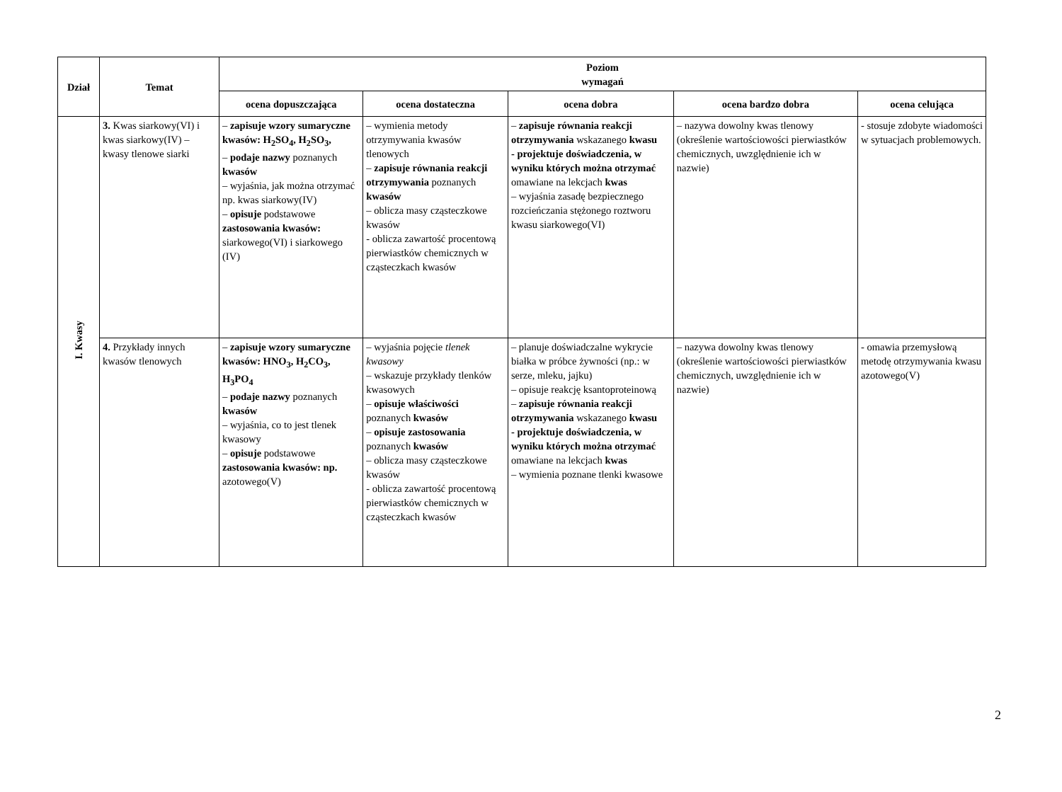| Dział | Temat | Poziom wymagań | | | | |
| --- | --- | --- | --- | --- | --- | --- |
| | | ocena dopuszczająca | ocena dostateczna | ocena dobra | ocena bardzo dobra | ocena celująca |
| I. Kwasy | 3. Kwas siarkowy(VI) i kwas siarkowy(IV) – kwasy tlenowe siarki | – zapisuje wzory sumaryczne kwasów: H<sub>2</sub>SO<sub>4</sub>, H<sub>2</sub>SO<sub>3</sub>, – podaje nazwy poznanych kwasów – wyjaśnia, jak można otrzymać np. kwas siarkowy(IV) – opisuje podstawowe zastosowania kwasów: siarkowego(VI) i siarkowego (IV) | – wymienia metody otrzymywania kwasów tlenowych – zapisuje równania reakcji otrzymywania poznanych kwasów – oblicza masy cząsteczkowe kwasów - oblicza zawartość procentową pierwiastków chemicznych w cząsteczkach kwasów | – zapisuje równania reakcji otrzymywania wskazanego kwasu - projektuje doświadczenia, w wyniku których można otrzymać omawiane na lekcjach kwas – wyjaśnia zasadę bezpiecznego rozcieńczania stężonego roztworu kwasu siarkowego(VI) | – nazywa dowolny kwas tlenowy (określenie wartościowości pierwiastków chemicznych, uwzględnienie ich w nazwie) | - stosuje zdobyte wiadomości w sytuacjach problemowych. |
| | 4. Przykłady innych kwasów tlenowych | – zapisuje wzory sumaryczne kwasów: HNO<sub>3</sub>, H<sub>2</sub>CO<sub>3</sub>, H<sub>3</sub>PO<sub>4</sub> – podaje nazwy poznanych kwasów – wyjaśnia, co to jest tlenek kwasowy – opisuje podstawowe zastosowania kwasów: np. azotowego(V) | – wyjaśnia pojęcie tlenek kwasowy – wskazuje przykłady tlenków kwasowych – opisuje właściwości poznanych kwasów – opisuje zastosowania poznanych kwasów – oblicza masy cząsteczkowe kwasów - oblicza zawartość procentową pierwiastków chemicznych w cząsteczkach kwasów | – planuje doświadczalne wykrycie białka w próbce żywności (np.: w serze, mleku, jajku) – opisuje reakcję ksantoproteinową – zapisuje równania reakcji otrzymywania wskazanego kwasu - projektuje doświadczenia, w wyniku których można otrzymać omawiane na lekcjach kwas – wymienia poznane tlenki kwasowe | – nazywa dowolny kwas tlenowy (określenie wartościowości pierwiastków chemicznych, uwzględnienie ich w nazwie) | - omawia przemysłową metodę otrzymywania kwasu azotowego(V) |
2